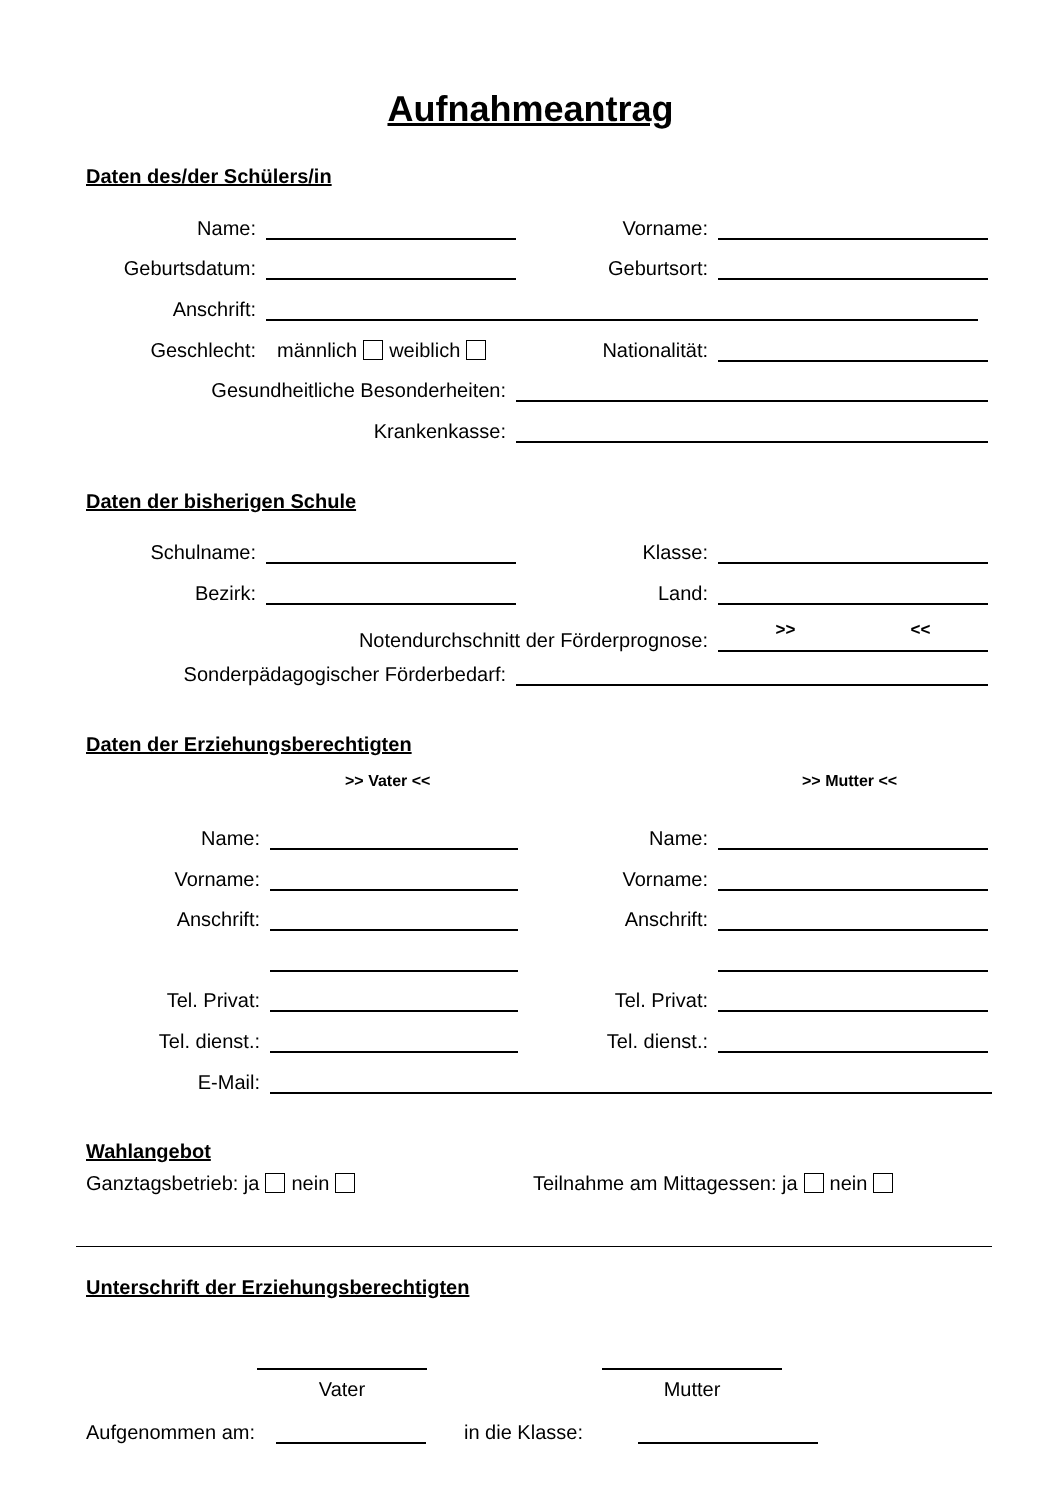Aufnahmeantrag
Daten des/der Schülers/in
Name: Vorname:
Geburtsdatum: Geburtsort:
Anschrift:
Geschlecht: männlich weiblich Nationalität:
Gesundheitliche Besonderheiten:
Krankenkasse:
Daten der bisherigen Schule
Schulname: Klasse:
Bezirk: Land:
Notendurchschnitt der Förderprognose: >> <<
Sonderpädagogischer Förderbedarf:
Daten der Erziehungsberechtigten
>> Vater << >> Mutter <<
Name: Name:
Vorname: Vorname:
Anschrift: Anschrift:
Tel. Privat: Tel. Privat:
Tel. dienst.: Tel. dienst.:
E-Mail:
Wahlangebot
Ganztagsbetrieb: ja nein
Teilnahme am Mittagessen: ja nein
Unterschrift der Erziehungsberechtigten
Vater Mutter
Aufgenommen am: in die Klasse: